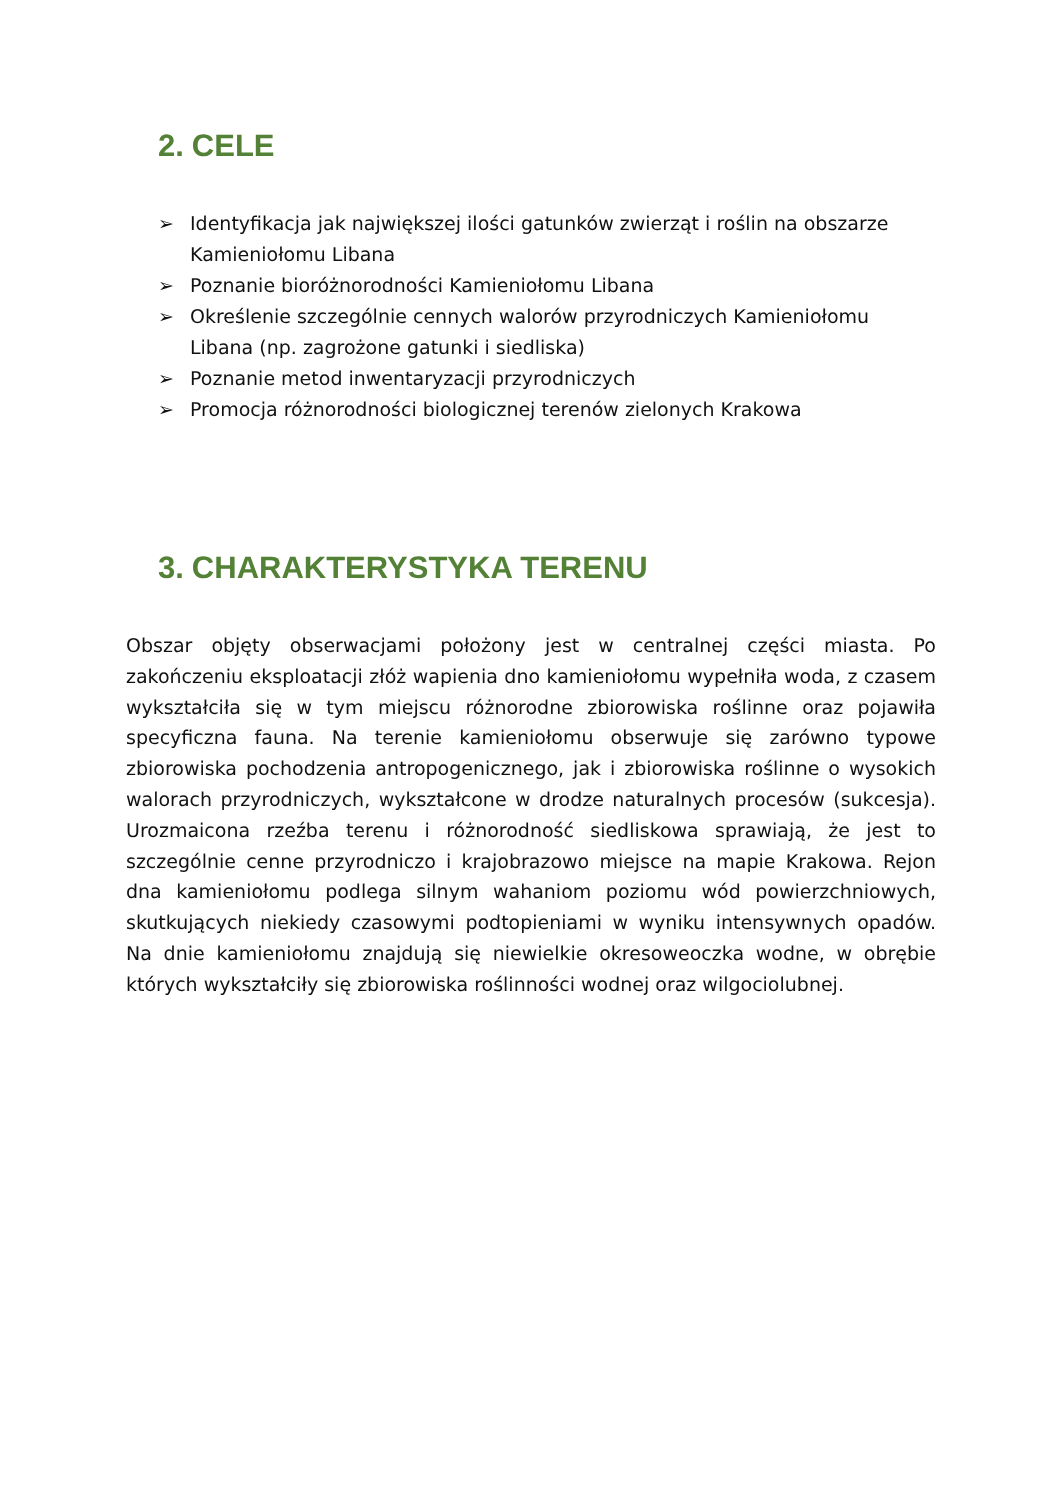2. CELE
➢ Identyfikacja jak największej ilości gatunków zwierząt i roślin na obszarze Kamieniołomu Libana
➢ Poznanie bioróżnorodności Kamieniołomu Libana
➢ Określenie szczególnie cennych walorów przyrodniczych Kamieniołomu Libana (np. zagrożone gatunki i siedliska)
➢ Poznanie metod inwentaryzacji przyrodniczych
➢ Promocja różnorodności biologicznej terenów zielonych Krakowa
3. CHARAKTERYSTYKA TERENU
Obszar objęty obserwacjami położony jest w centralnej części miasta. Po zakończeniu eksploatacji złóż wapienia dno kamieniołomu wypełniła woda, z czasem wykształciła się w tym miejscu różnorodne zbiorowiska roślinne oraz pojawiła specyficzna fauna. Na terenie kamieniołomu obserwuje się zarówno typowe zbiorowiska pochodzenia antropogenicznego, jak i zbiorowiska roślinne o wysokich walorach przyrodniczych, wykształcone w drodze naturalnych procesów (sukcesja). Urozmaicona rzeźba terenu i różnorodność siedliskowa sprawiają, że jest to szczególnie cenne przyrodniczo i krajobrazowo miejsce na mapie Krakowa. Rejon dna kamieniołomu podlega silnym wahaniom poziomu wód powierzchniowych, skutkujących niekiedy czasowymi podtopieniami w wyniku intensywnych opadów. Na dnie kamieniołomu znajdują się niewielkie okresoweoczka wodne, w obrębie których wykształciły się zbiorowiska roślinności wodnej oraz wilgociolubnej.